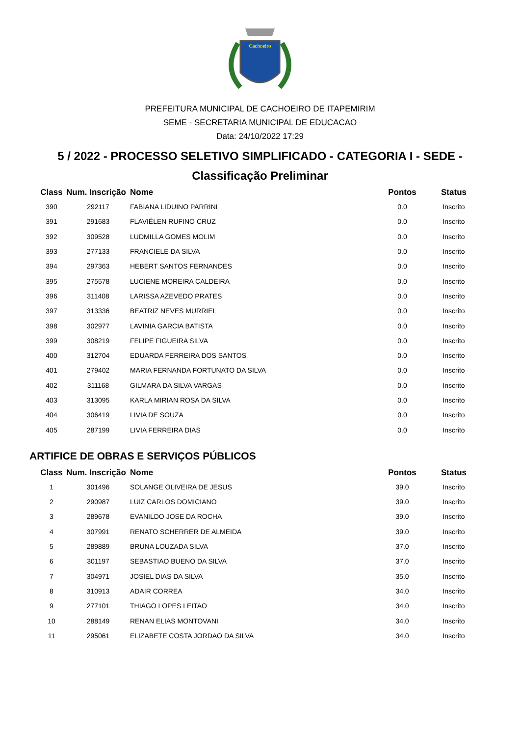Cachoeiro
PREFEITURA MUNICIPAL DE CACHOEIRO DE ITAPEMIRIM
SEME - SECRETARIA MUNICIPAL DE EDUCACAO
Data: 24/10/2022 17:29
5 / 2022 - PROCESSO SELETIVO SIMPLIFICADO - CATEGORIA I - SEDE -
Classificação Preliminar
| Class | Num. Inscrição | Nome | Pontos | Status |
| --- | --- | --- | --- | --- |
| 390 | 292117 | FABIANA LIDUINO PARRINI | 0.0 | Inscrito |
| 391 | 291683 | FLAVIÉLEN RUFINO CRUZ | 0.0 | Inscrito |
| 392 | 309528 | LUDMILLA GOMES MOLIM | 0.0 | Inscrito |
| 393 | 277133 | FRANCIELE DA SILVA | 0.0 | Inscrito |
| 394 | 297363 | HEBERT SANTOS FERNANDES | 0.0 | Inscrito |
| 395 | 275578 | LUCIENE MOREIRA CALDEIRA | 0.0 | Inscrito |
| 396 | 311408 | LARISSA AZEVEDO PRATES | 0.0 | Inscrito |
| 397 | 313336 | BEATRIZ NEVES MURRIEL | 0.0 | Inscrito |
| 398 | 302977 | LAVINIA GARCIA BATISTA | 0.0 | Inscrito |
| 399 | 308219 | FELIPE FIGUEIRA SILVA | 0.0 | Inscrito |
| 400 | 312704 | EDUARDA FERREIRA DOS SANTOS | 0.0 | Inscrito |
| 401 | 279402 | MARIA FERNANDA FORTUNATO DA SILVA | 0.0 | Inscrito |
| 402 | 311168 | GILMARA DA SILVA VARGAS | 0.0 | Inscrito |
| 403 | 313095 | KARLA MIRIAN ROSA DA SILVA | 0.0 | Inscrito |
| 404 | 306419 | LIVIA DE SOUZA | 0.0 | Inscrito |
| 405 | 287199 | LIVIA FERREIRA DIAS | 0.0 | Inscrito |
ARTIFICE DE OBRAS E SERVIÇOS PÚBLICOS
| Class | Num. Inscrição | Nome | Pontos | Status |
| --- | --- | --- | --- | --- |
| 1 | 301496 | SOLANGE OLIVEIRA DE JESUS | 39.0 | Inscrito |
| 2 | 290987 | LUIZ CARLOS DOMICIANO | 39.0 | Inscrito |
| 3 | 289678 | EVANILDO JOSE DA ROCHA | 39.0 | Inscrito |
| 4 | 307991 | RENATO SCHERRER DE ALMEIDA | 39.0 | Inscrito |
| 5 | 289889 | BRUNA LOUZADA SILVA | 37.0 | Inscrito |
| 6 | 301197 | SEBASTIAO BUENO DA SILVA | 37.0 | Inscrito |
| 7 | 304971 | JOSIEL DIAS DA SILVA | 35.0 | Inscrito |
| 8 | 310913 | ADAIR CORREA | 34.0 | Inscrito |
| 9 | 277101 | THIAGO LOPES LEITAO | 34.0 | Inscrito |
| 10 | 288149 | RENAN ELIAS MONTOVANI | 34.0 | Inscrito |
| 11 | 295061 | ELIZABETE COSTA JORDAO DA SILVA | 34.0 | Inscrito |